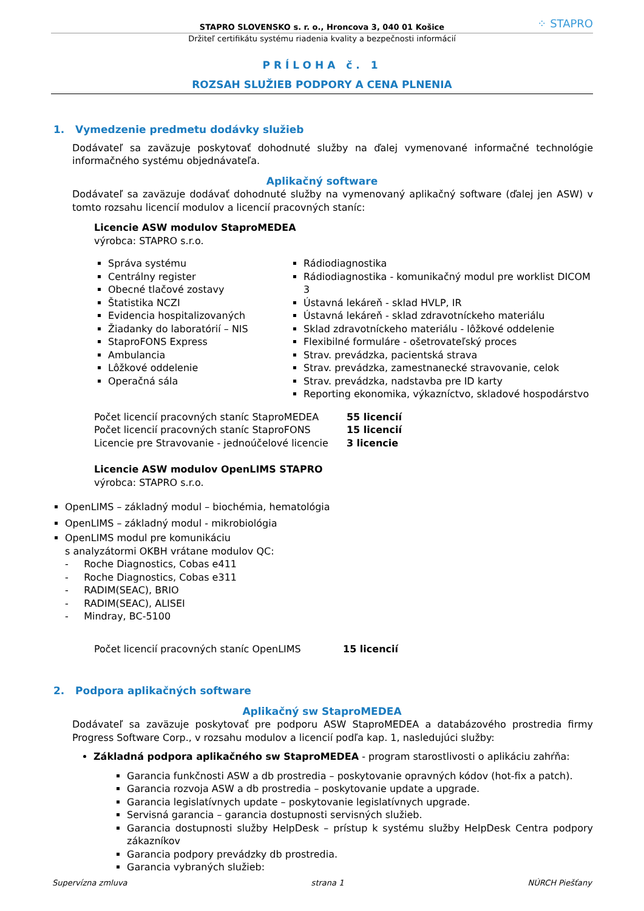STAPRO SLOVENSKO s. r. o., Hroncova 3, 040 01 Košice ⁘ STAPRO
Držiteľ certifikátu systému riadenia kvality a bezpečnosti informácií
PRÍLOHA č. 1
ROZSAH SLUŽIEB PODPORY A CENA PLNENIA
1. Vymedzenie predmetu dodávky služieb
Dodávateľ sa zaväzuje poskytovať dohodnuté služby na ďalej vymenované informačné technológie informačného systému objednávateľa.
Aplikačný software
Dodávateľ sa zaväzuje dodávať dohodnuté služby na vymenovaný aplikačný software (ďalej jen ASW) v tomto rozsahu licencií modulov a licencií pracovných staníc:
Licencie ASW modulov StaproMEDEA
výrobca: STAPRO s.r.o.
Správa systému
Centrálny register
Obecné tlačové zostavy
Štatistika NCZI
Evidencia hospitalizovaných
Žiadanky do laboratórií – NIS
StaproFONS Express
Ambulancia
Lôžkové oddelenie
Operačná sála
Rádiodiagnostika
Rádiodiagnostika - komunikačný modul pre worklist DICOM 3
Ústavná lekáreň - sklad HVLP, IR
Ústavná lekáreň - sklad zdravotníckeho materiálu
Sklad zdravotníckeho materiálu - lôžkové oddelenie
Flexibilné formuláre - ošetrovateľský proces
Strav. prevádzka, pacientská strava
Strav. prevádzka, zamestnanecké stravovanie, celok
Strav. prevádzka, nadstavba pre ID karty
Reporting ekonomika, výkazníctvo, skladové hospodárstvo
| Počet licencií pracovných staníc StaproMEDEA | 55 licencií |
| Počet licencií pracovných staníc StaproFONS | 15 licencií |
| Licencie pre Stravovanie - jednoúčelové licencie | 3 licencie |
Licencie ASW modulov OpenLIMS STAPRO
výrobca: STAPRO s.r.o.
OpenLIMS – základný modul – biochémia, hematológia
OpenLIMS – základný modul - mikrobiológia
OpenLIMS modul pre komunikáciu
s analyzátormi OKBH vrátane modulov QC:
- Roche Diagnostics, Cobas e411
- Roche Diagnostics, Cobas e311
- RADIM(SEAC), BRIO
- RADIM(SEAC), ALISEI
- Mindray, BC-5100
| Počet licencií pracovných staníc OpenLIMS | 15 licencií |
2. Podpora aplikačných software
Aplikačný sw StaproMEDEA
Dodávateľ sa zaväzuje poskytovať pre podporu ASW StaproMEDEA a databázového prostredia firmy Progress Software Corp., v rozsahu modulov a licencií podľa kap. 1, nasledujúci služby:
Základná podpora aplikačného sw StaproMEDEA - program starostlivosti o aplikáciu zahŕňa:
Garancia funkčnosti ASW a db prostredia – poskytovanie opravných kódov (hot-fix a patch).
Garancia rozvoja ASW a db prostredia – poskytovanie update a upgrade.
Garancia legislatívnych update – poskytovanie legislatívnych upgrade.
Servisná garancia – garancia dostupnosti servisných služieb.
Garancia dostupnosti služby HelpDesk – prístup k systému služby HelpDesk Centra podpory zákazníkov
Garancia podpory prevádzky db prostredia.
Garancia vybraných služieb:
Supervízna zmluva strana 1 NÚRCH Piešťany